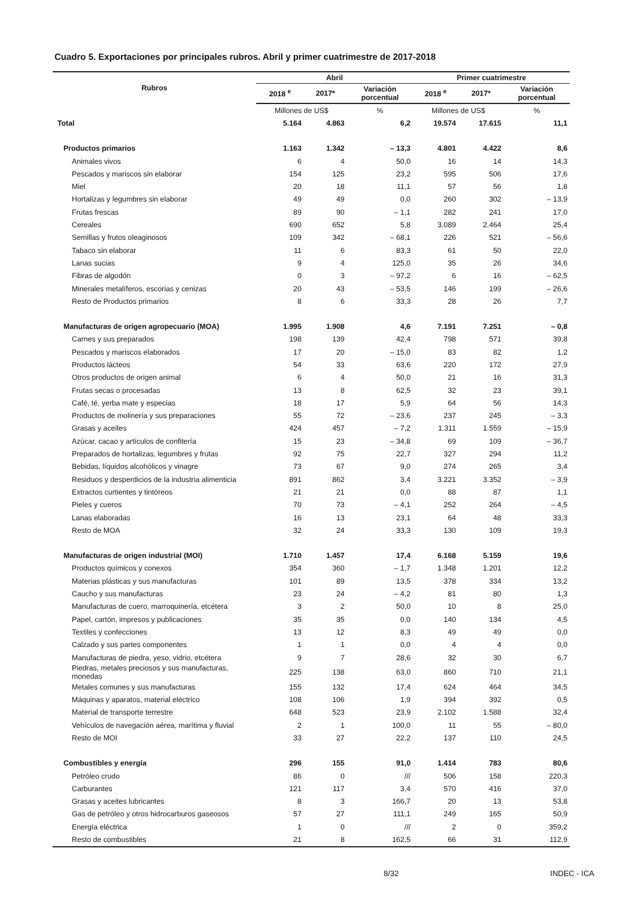Cuadro 5. Exportaciones por principales rubros. Abril y primer cuatrimestre de 2017-2018
| Rubros | Abril | | | Primer cuatrimestre | | |
| --- | --- | --- | --- | --- | --- | --- |
| | 2018 <sup>e</sup> | 2017* | Variación porcentual | 2018 <sup>e</sup> | 2017* | Variación porcentual |
| | Millones de US$ | | % | Millones de US$ | | % |
| Total | 5.164 | 4.863 | 6,2 | 19.574 | 17.615 | 11,1 |
| Productos primarios | 1.163 | 1.342 | – 13,3 | 4.801 | 4.422 | 8,6 |
| Animales vivos | 6 | 4 | 50,0 | 16 | 14 | 14,3 |
| Pescados y mariscos sin elaborar | 154 | 125 | 23,2 | 595 | 506 | 17,6 |
| Miel | 20 | 18 | 11,1 | 57 | 56 | 1,8 |
| Hortalizas y legumbres sin elaborar | 49 | 49 | 0,0 | 260 | 302 | – 13,9 |
| Frutas frescas | 89 | 90 | – 1,1 | 282 | 241 | 17,0 |
| Cereales | 690 | 652 | 5,8 | 3.089 | 2.464 | 25,4 |
| Semillas y frutos oleaginosos | 109 | 342 | – 68,1 | 226 | 521 | – 56,6 |
| Tabaco sin elaborar | 11 | 6 | 83,3 | 61 | 50 | 22,0 |
| Lanas sucias | 9 | 4 | 125,0 | 35 | 26 | 34,6 |
| Fibras de algodón | 0 | 3 | – 97,2 | 6 | 16 | – 62,5 |
| Minerales metalíferos, escorias y cenizas | 20 | 43 | – 53,5 | 146 | 199 | – 26,6 |
| Resto de Productos primarios | 8 | 6 | 33,3 | 28 | 26 | 7,7 |
| Manufacturas de origen agropecuario (MOA) | 1.995 | 1.908 | 4,6 | 7.191 | 7.251 | – 0,8 |
| Carnes y sus preparados | 198 | 139 | 42,4 | 798 | 571 | 39,8 |
| Pescados y mariscos elaborados | 17 | 20 | – 15,0 | 83 | 82 | 1,2 |
| Productos lácteos | 54 | 33 | 63,6 | 220 | 172 | 27,9 |
| Otros productos de origen animal | 6 | 4 | 50,0 | 21 | 16 | 31,3 |
| Frutas secas o procesadas | 13 | 8 | 62,5 | 32 | 23 | 39,1 |
| Café, té, yerba mate y especias | 18 | 17 | 5,9 | 64 | 56 | 14,3 |
| Productos de molinería y sus preparaciones | 55 | 72 | – 23,6 | 237 | 245 | – 3,3 |
| Grasas y aceites | 424 | 457 | – 7,2 | 1.311 | 1.559 | – 15,9 |
| Azúcar, cacao y artículos de confitería | 15 | 23 | – 34,8 | 69 | 109 | – 36,7 |
| Preparados de hortalizas, legumbres y frutas | 92 | 75 | 22,7 | 327 | 294 | 11,2 |
| Bebidas, líquidos alcohólicos y vinagre | 73 | 67 | 9,0 | 274 | 265 | 3,4 |
| Residuos y desperdicios de la industria alimenticia | 891 | 862 | 3,4 | 3.221 | 3.352 | – 3,9 |
| Extractos curtientes y tintóreos | 21 | 21 | 0,0 | 88 | 87 | 1,1 |
| Pieles y cueros | 70 | 73 | – 4,1 | 252 | 264 | – 4,5 |
| Lanas elaboradas | 16 | 13 | 23,1 | 64 | 48 | 33,3 |
| Resto de MOA | 32 | 24 | 33,3 | 130 | 109 | 19,3 |
| Manufacturas de origen industrial (MOI) | 1.710 | 1.457 | 17,4 | 6.168 | 5.159 | 19,6 |
| Productos químicos y conexos | 354 | 360 | – 1,7 | 1.348 | 1.201 | 12,2 |
| Materias plásticas y sus manufacturas | 101 | 89 | 13,5 | 378 | 334 | 13,2 |
| Caucho y sus manufacturas | 23 | 24 | – 4,2 | 81 | 80 | 1,3 |
| Manufacturas de cuero, marroquinería, etcétera | 3 | 2 | 50,0 | 10 | 8 | 25,0 |
| Papel, cartón, impresos y publicaciones | 35 | 35 | 0,0 | 140 | 134 | 4,5 |
| Textiles y confecciones | 13 | 12 | 8,3 | 49 | 49 | 0,0 |
| Calzado y sus partes componentes | 1 | 1 | 0,0 | 4 | 4 | 0,0 |
| Manufacturas de piedra, yeso, vidrio, etcétera | 9 | 7 | 28,6 | 32 | 30 | 6,7 |
| Piedras, metales preciosos y sus manufacturas, monedas | 225 | 138 | 63,0 | 860 | 710 | 21,1 |
| Metales comunes y sus manufacturas | 155 | 132 | 17,4 | 624 | 464 | 34,5 |
| Máquinas y aparatos, material eléctrico | 108 | 106 | 1,9 | 394 | 392 | 0,5 |
| Material de transporte terrestre | 648 | 523 | 23,9 | 2.102 | 1.588 | 32,4 |
| Vehículos de navegación aérea, marítima y fluvial | 2 | 1 | 100,0 | 11 | 55 | – 80,0 |
| Resto de MOI | 33 | 27 | 22,2 | 137 | 110 | 24,5 |
| Combustibles y energía | 296 | 155 | 91,0 | 1.414 | 783 | 80,6 |
| Petróleo crudo | 86 | 0 | /// | 506 | 158 | 220,3 |
| Carburantes | 121 | 117 | 3,4 | 570 | 416 | 37,0 |
| Grasas y aceites lubricantes | 8 | 3 | 166,7 | 20 | 13 | 53,8 |
| Gas de petróleo y otros hidrocarburos gaseosos | 57 | 27 | 111,1 | 249 | 165 | 50,9 |
| Energía eléctrica | 1 | 0 | /// | 2 | 0 | 359,2 |
| Resto de combustibles | 21 | 8 | 162,5 | 66 | 31 | 112,9 |
8/32 INDEC - ICA